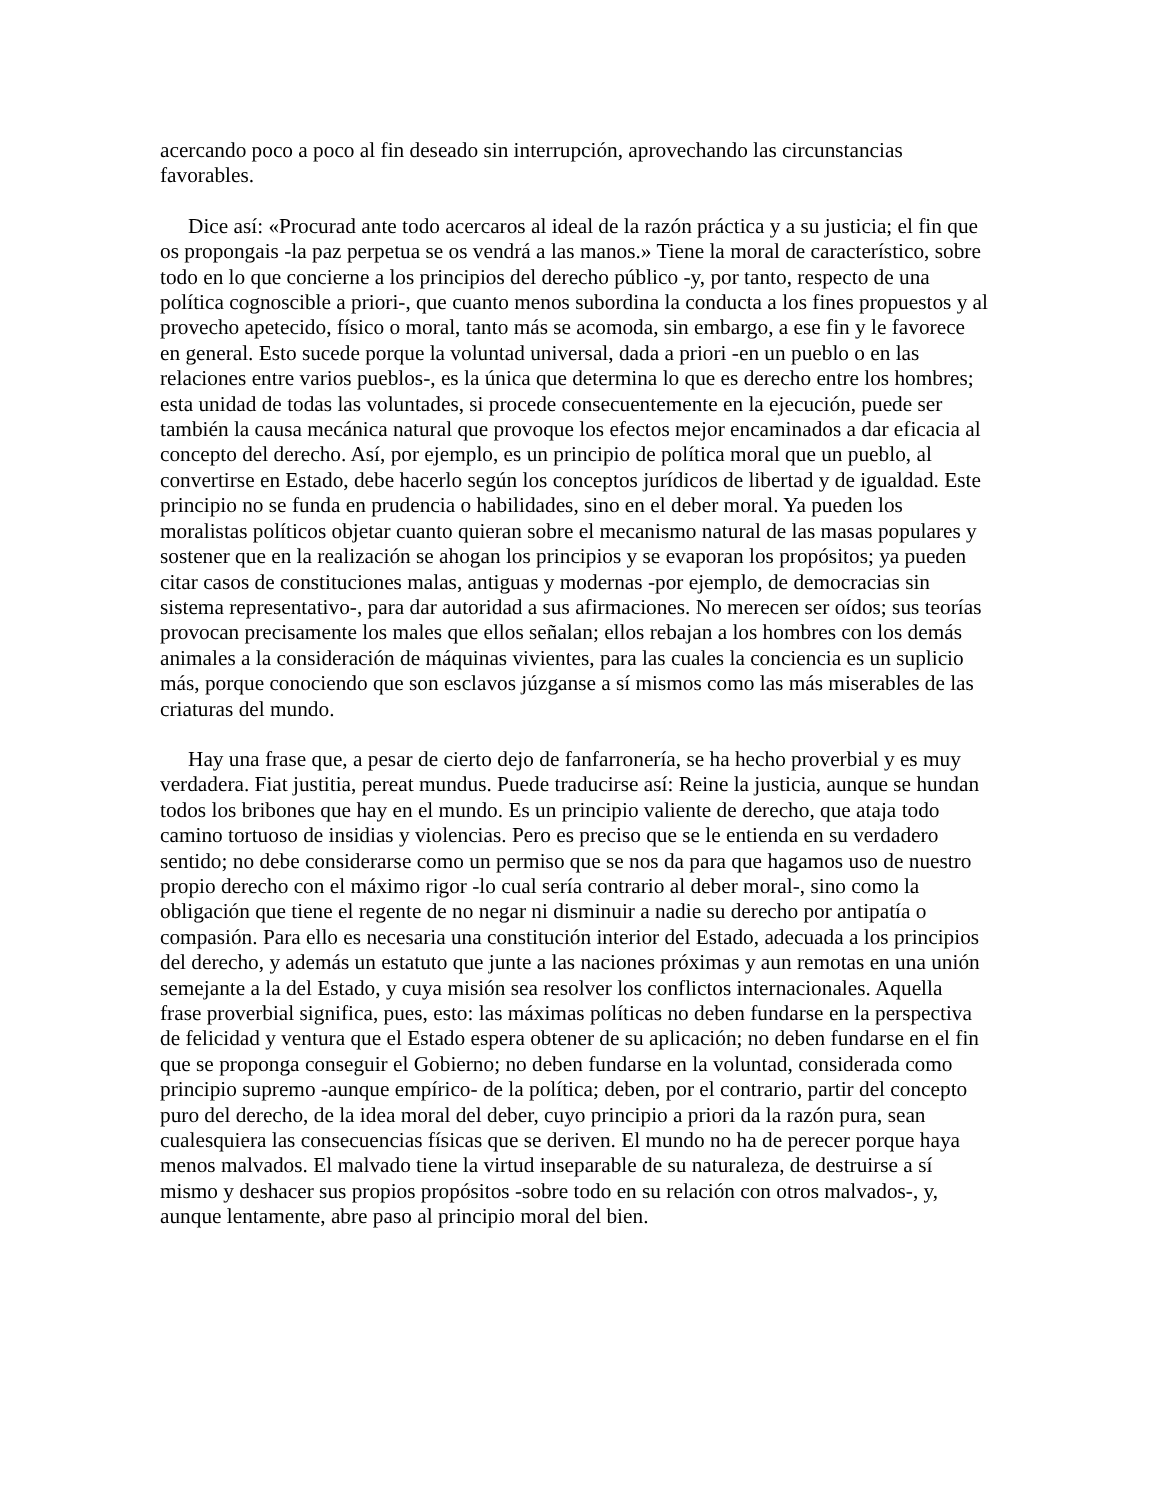acercando poco a poco al fin deseado sin interrupción, aprovechando las circunstancias favorables.
Dice así: «Procurad ante todo acercaros al ideal de la razón práctica y a su justicia; el fin que os propongais -la paz perpetua se os vendrá a las manos.» Tiene la moral de característico, sobre todo en lo que concierne a los principios del derecho público -y, por tanto, respecto de una política cognoscible a priori-, que cuanto menos subordina la conducta a los fines propuestos y al provecho apetecido, físico o moral, tanto más se acomoda, sin embargo, a ese fin y le favorece en general. Esto sucede porque la voluntad universal, dada a priori -en un pueblo o en las relaciones entre varios pueblos-, es la única que determina lo que es derecho entre los hombres; esta unidad de todas las voluntades, si procede consecuentemente en la ejecución, puede ser también la causa mecánica natural que provoque los efectos mejor encaminados a dar eficacia al concepto del derecho. Así, por ejemplo, es un principio de política moral que un pueblo, al convertirse en Estado, debe hacerlo según los conceptos jurídicos de libertad y de igualdad. Este principio no se funda en prudencia o habilidades, sino en el deber moral. Ya pueden los moralistas políticos objetar cuanto quieran sobre el mecanismo natural de las masas populares y sostener que en la realización se ahogan los principios y se evaporan los propósitos; ya pueden citar casos de constituciones malas, antiguas y modernas -por ejemplo, de democracias sin sistema representativo-, para dar autoridad a sus afirmaciones. No merecen ser oídos; sus teorías provocan precisamente los males que ellos señalan; ellos rebajan a los hombres con los demás animales a la consideración de máquinas vivientes, para las cuales la conciencia es un suplicio más, porque conociendo que son esclavos júzganse a sí mismos como las más miserables de las criaturas del mundo.
Hay una frase que, a pesar de cierto dejo de fanfarronería, se ha hecho proverbial y es muy verdadera. Fiat justitia, pereat mundus. Puede traducirse así: Reine la justicia, aunque se hundan todos los bribones que hay en el mundo. Es un principio valiente de derecho, que ataja todo camino tortuoso de insidias y violencias. Pero es preciso que se le entienda en su verdadero sentido; no debe considerarse como un permiso que se nos da para que hagamos uso de nuestro propio derecho con el máximo rigor -lo cual sería contrario al deber moral-, sino como la obligación que tiene el regente de no negar ni disminuir a nadie su derecho por antipatía o compasión. Para ello es necesaria una constitución interior del Estado, adecuada a los principios del derecho, y además un estatuto que junte a las naciones próximas y aun remotas en una unión semejante a la del Estado, y cuya misión sea resolver los conflictos internacionales. Aquella frase proverbial significa, pues, esto: las máximas políticas no deben fundarse en la perspectiva de felicidad y ventura que el Estado espera obtener de su aplicación; no deben fundarse en el fin que se proponga conseguir el Gobierno; no deben fundarse en la voluntad, considerada como principio supremo -aunque empírico- de la política; deben, por el contrario, partir del concepto puro del derecho, de la idea moral del deber, cuyo principio a priori da la razón pura, sean cualesquiera las consecuencias físicas que se deriven. El mundo no ha de perecer porque haya menos malvados. El malvado tiene la virtud inseparable de su naturaleza, de destruirse a sí mismo y deshacer sus propios propósitos -sobre todo en su relación con otros malvados-, y, aunque lentamente, abre paso al principio moral del bien.